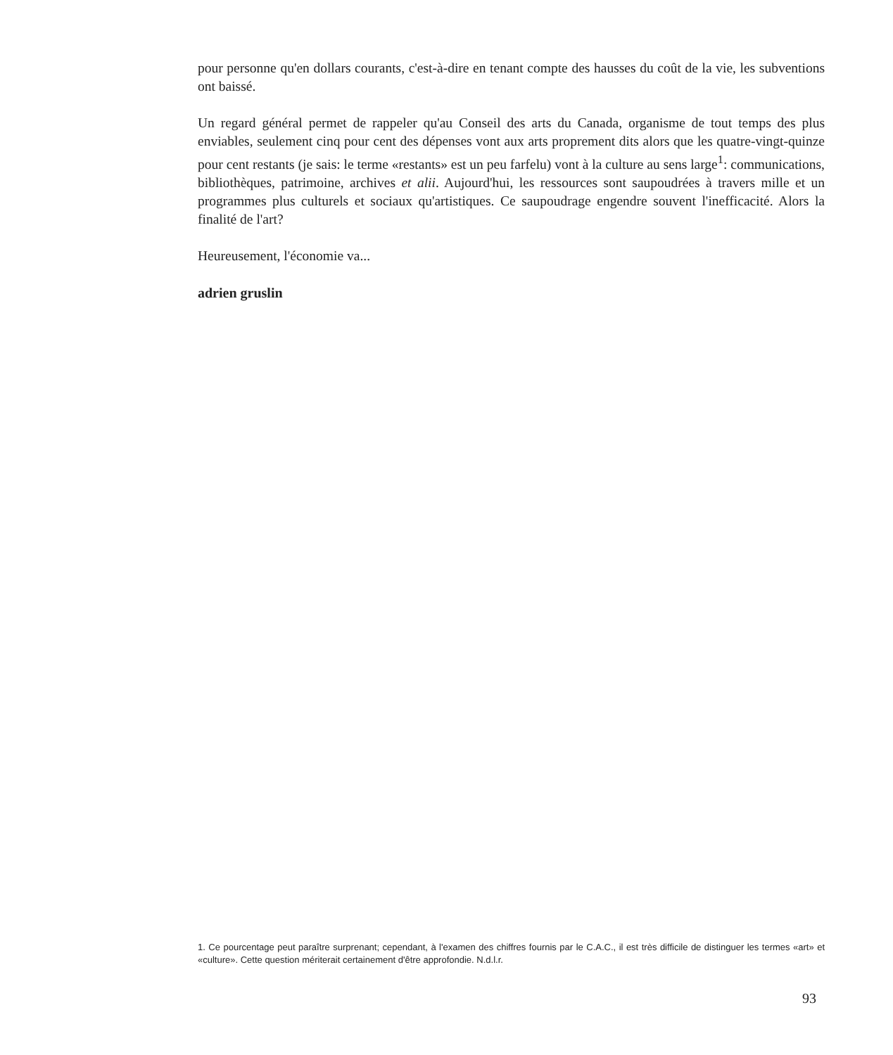pour personne qu'en dollars courants, c'est-à-dire en tenant compte des hausses du coût de la vie, les subventions ont baissé.
Un regard général permet de rappeler qu'au Conseil des arts du Canada, organisme de tout temps des plus enviables, seulement cinq pour cent des dépenses vont aux arts proprement dits alors que les quatre-vingt-quinze pour cent restants (je sais: le terme «restants» est un peu farfelu) vont à la culture au sens large<sup>1</sup>: communications, bibliothèques, patrimoine, archives et alii. Aujourd'hui, les ressources sont saupoudrées à travers mille et un programmes plus culturels et sociaux qu'artistiques. Ce saupoudrage engendre souvent l'inefficacité. Alors la finalité de l'art?
Heureusement, l'économie va...
adrien gruslin
1. Ce pourcentage peut paraître surprenant; cependant, à l'examen des chiffres fournis par le C.A.C., il est très difficile de distinguer les termes «art» et «culture». Cette question mériterait certainement d'être approfondie. N.d.l.r.
93